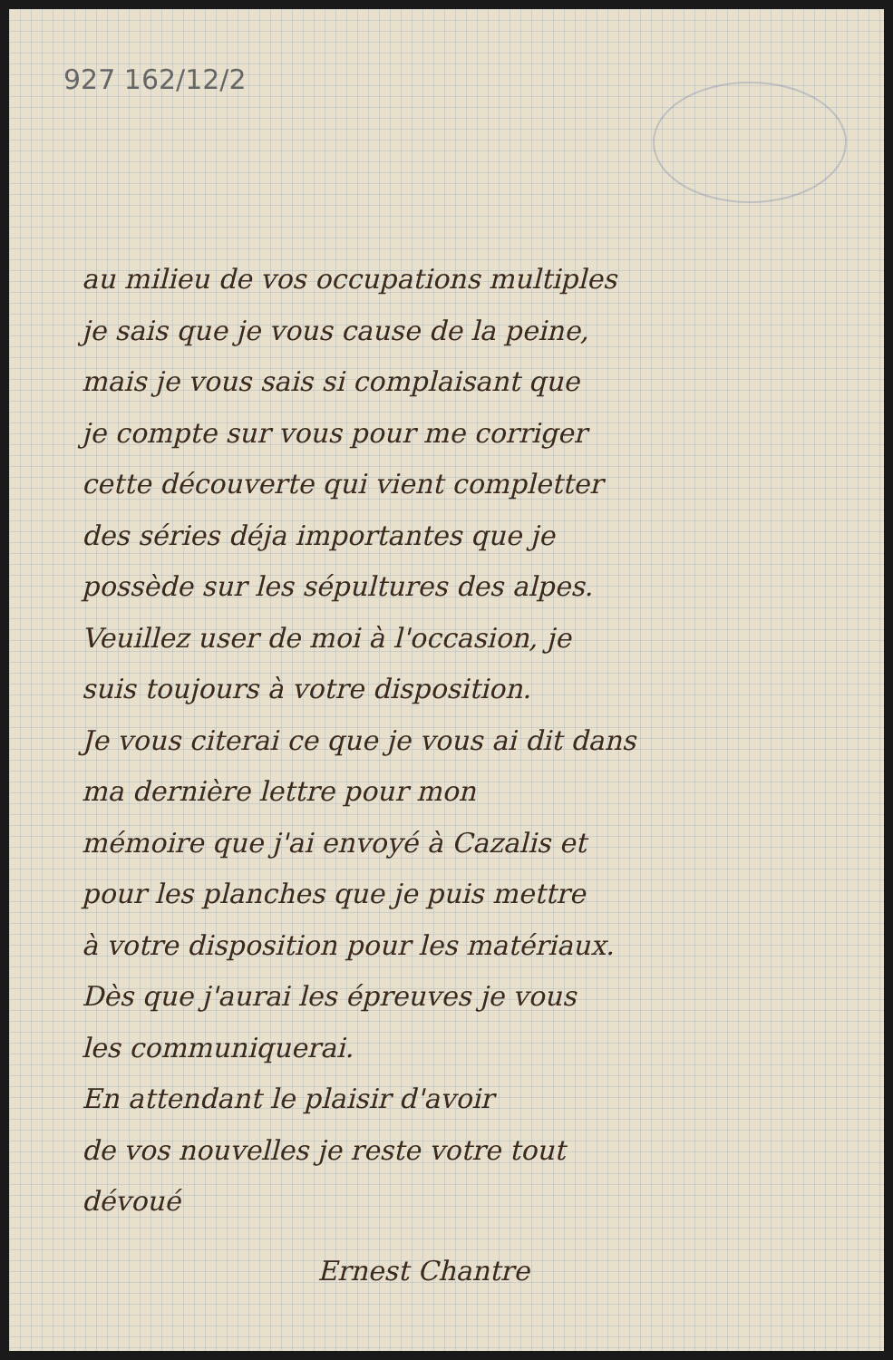927 162/12/2
au milieu de vos occupations multiples
je sais que je vous cause de la peine,
mais je vous sais si complaisant que
je compte sur vous pour me corriger
cette découverte qui vient completter
des séries déja importantes que je
possède sur les sépultures des alpes.
Veuillez user de moi à l'occasion, je
suis toujours à votre disposition.
Je vous citerai ce que je vous ai dit dans
ma dernière lettre pour mon
mémoire que j'ai envoyé à Cazalis et
pour les planches que je puis mettre
à votre disposition pour les matériaux.
Dès que j'aurai les épreuves je vous
les communiquerai.
En attendant le plaisir d'avoir
de vos nouvelles je reste votre tout
dévoué
Ernest Chantre